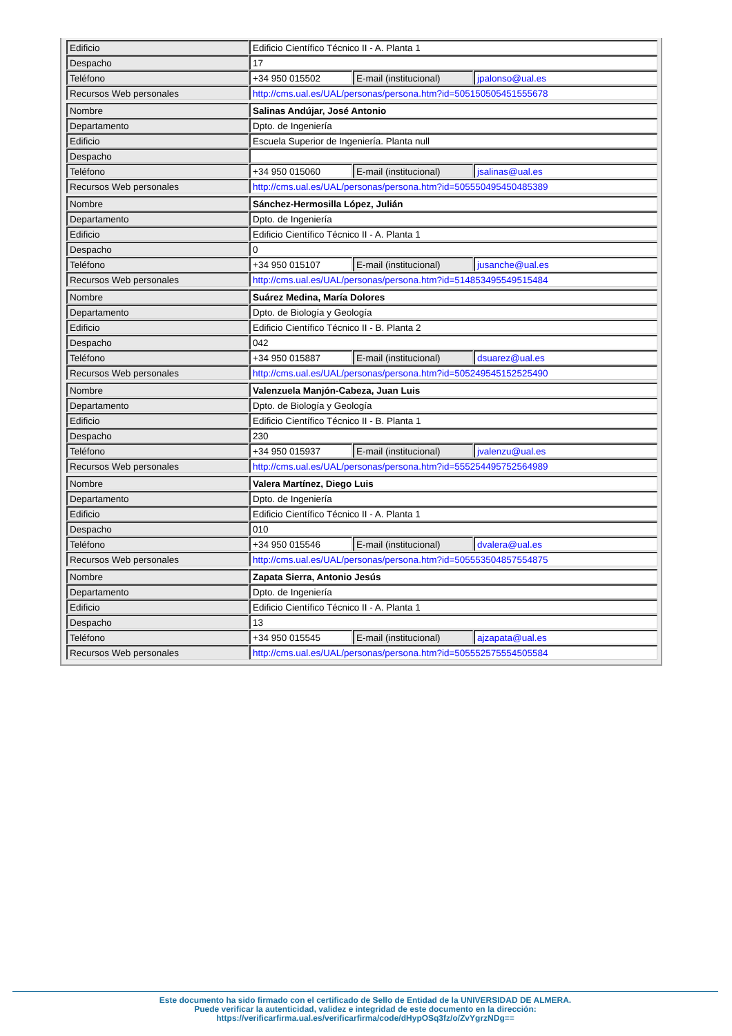| Edificio | Edificio Científico Técnico II - A. Planta 1 | | |
| Despacho | 17 | | |
| Teléfono | +34 950 015502 | E-mail (institucional) | jpalonso@ual.es |
| Recursos Web personales | http://cms.ual.es/UAL/personas/persona.htm?id=505150505451555678 | | |
| Nombre | Salinas Andújar, José Antonio | | |
| Departamento | Dpto. de Ingeniería | | |
| Edificio | Escuela Superior de Ingeniería. Planta null | | |
| Despacho | | | |
| Teléfono | +34 950 015060 | E-mail (institucional) | jsalinas@ual.es |
| Recursos Web personales | http://cms.ual.es/UAL/personas/persona.htm?id=505550495450485389 | | |
| Nombre | Sánchez-Hermosilla López, Julián | | |
| Departamento | Dpto. de Ingeniería | | |
| Edificio | Edificio Científico Técnico II - A. Planta 1 | | |
| Despacho | 0 | | |
| Teléfono | +34 950 015107 | E-mail (institucional) | jusanche@ual.es |
| Recursos Web personales | http://cms.ual.es/UAL/personas/persona.htm?id=514853495549515484 | | |
| Nombre | Suárez Medina, María Dolores | | |
| Departamento | Dpto. de Biología y Geología | | |
| Edificio | Edificio Científico Técnico II - B. Planta 2 | | |
| Despacho | 042 | | |
| Teléfono | +34 950 015887 | E-mail (institucional) | dsuarez@ual.es |
| Recursos Web personales | http://cms.ual.es/UAL/personas/persona.htm?id=505249545152525490 | | |
| Nombre | Valenzuela Manjón-Cabeza, Juan Luis | | |
| Departamento | Dpto. de Biología y Geología | | |
| Edificio | Edificio Científico Técnico II - B. Planta 1 | | |
| Despacho | 230 | | |
| Teléfono | +34 950 015937 | E-mail (institucional) | jvalenzu@ual.es |
| Recursos Web personales | http://cms.ual.es/UAL/personas/persona.htm?id=555254495752564989 | | |
| Nombre | Valera Martínez, Diego Luis | | |
| Departamento | Dpto. de Ingeniería | | |
| Edificio | Edificio Científico Técnico II - A. Planta 1 | | |
| Despacho | 010 | | |
| Teléfono | +34 950 015546 | E-mail (institucional) | dvalera@ual.es |
| Recursos Web personales | http://cms.ual.es/UAL/personas/persona.htm?id=505553504857554875 | | |
| Nombre | Zapata Sierra, Antonio Jesús | | |
| Departamento | Dpto. de Ingeniería | | |
| Edificio | Edificio Científico Técnico II - A. Planta 1 | | |
| Despacho | 13 | | |
| Teléfono | +34 950 015545 | E-mail (institucional) | ajzapata@ual.es |
| Recursos Web personales | http://cms.ual.es/UAL/personas/persona.htm?id=505552575554505584 | | |
Este documento ha sido firmado con el certificado de Sello de Entidad de la UNIVERSIDAD DE ALMERA.
Puede verificar la autenticidad, validez e integridad de este documento en la dirección:
https://verificarfirma.ual.es/verificarfirma/code/dHypOSq3fz/o/ZvYgrzNDg==